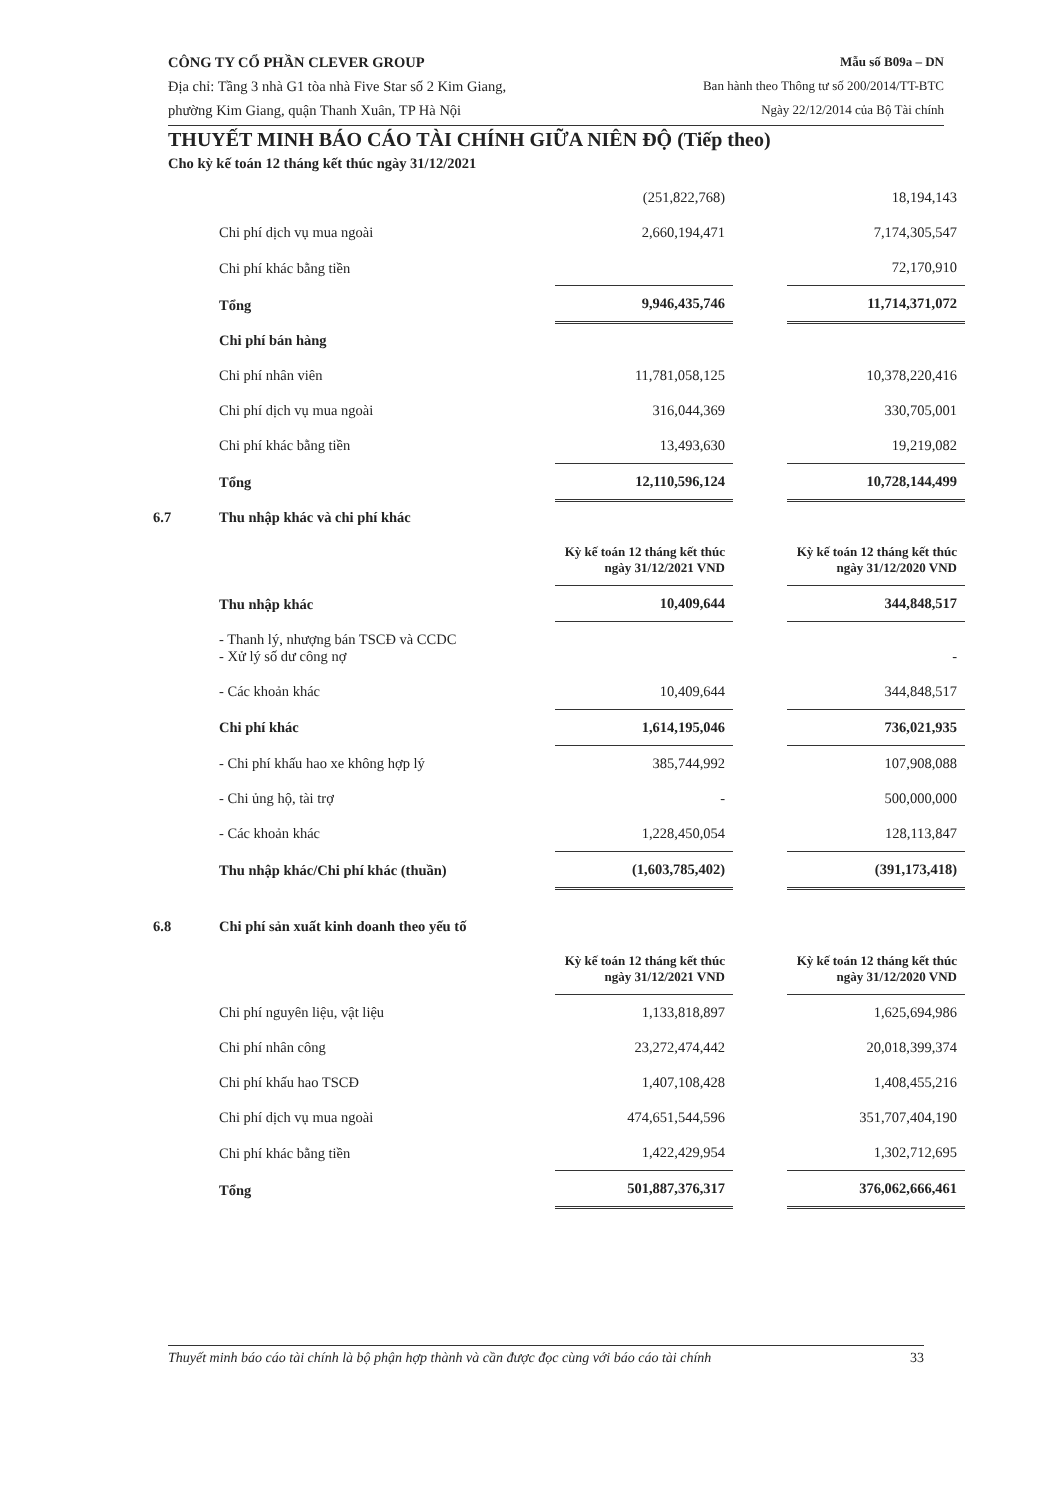CÔNG TY CỔ PHẦN CLEVER GROUP
Địa chỉ: Tầng 3 nhà G1 tòa nhà Five Star số 2 Kim Giang,
phường Kim Giang, quận Thanh Xuân, TP Hà Nội
Mẫu số B09a – DN
Ban hành theo Thông tư số 200/2014/TT-BTC
Ngày 22/12/2014 của Bộ Tài chính
THUYẾT MINH BÁO CÁO TÀI CHÍNH GIỮA NIÊN ĐỘ (Tiếp theo)
Cho kỳ kế toán 12 tháng kết thúc ngày 31/12/2021
| | | (251,822,768) | | 18,194,143 |
| | Chi phí dịch vụ mua ngoài | 2,660,194,471 | | 7,174,305,547 |
| | Chi phí khác bằng tiền | | | 72,170,910 |
| | Tổng | 9,946,435,746 | | 11,714,371,072 |
| | Chi phí bán hàng | | | |
| | Chi phí nhân viên | 11,781,058,125 | | 10,378,220,416 |
| | Chi phí dịch vụ mua ngoài | 316,044,369 | | 330,705,001 |
| | Chi phí khác bằng tiền | 13,493,630 | | 19,219,082 |
| | Tổng | 12,110,596,124 | | 10,728,144,499 |
| 6.7 | Thu nhập khác và chi phí khác | | | |
| | | Kỳ kế toán 12 tháng kết thúc ngày 31/12/2021 VND | | Kỳ kế toán 12 tháng kết thúc ngày 31/12/2020 VND |
| | Thu nhập khác | 10,409,644 | | 344,848,517 |
| | - Thanh lý, nhượng bán TSCĐ và CCDC - Xử lý số dư công nợ | | | - |
| | - Các khoản khác | 10,409,644 | | 344,848,517 |
| | Chi phí khác | 1,614,195,046 | | 736,021,935 |
| | - Chi phí khấu hao xe không hợp lý | 385,744,992 | | 107,908,088 |
| | - Chi ủng hộ, tài trợ | - | | 500,000,000 |
| | - Các khoản khác | 1,228,450,054 | | 128,113,847 |
| | Thu nhập khác/Chi phí khác (thuần) | (1,603,785,402) | | (391,173,418) |
| 6.8 | Chi phí sản xuất kinh doanh theo yếu tố | | | |
| | | Kỳ kế toán 12 tháng kết thúc ngày 31/12/2021 VND | | Kỳ kế toán 12 tháng kết thúc ngày 31/12/2020 VND |
| | Chi phí nguyên liệu, vật liệu | 1,133,818,897 | | 1,625,694,986 |
| | Chi phí nhân công | 23,272,474,442 | | 20,018,399,374 |
| | Chi phí khấu hao TSCĐ | 1,407,108,428 | | 1,408,455,216 |
| | Chi phí dịch vụ mua ngoài | 474,651,544,596 | | 351,707,404,190 |
| | Chi phí khác bằng tiền | 1,422,429,954 | | 1,302,712,695 |
| | Tổng | 501,887,376,317 | | 376,062,666,461 |
Thuyết minh báo cáo tài chính là bộ phận hợp thành và cần được đọc cùng với báo cáo tài chính 33